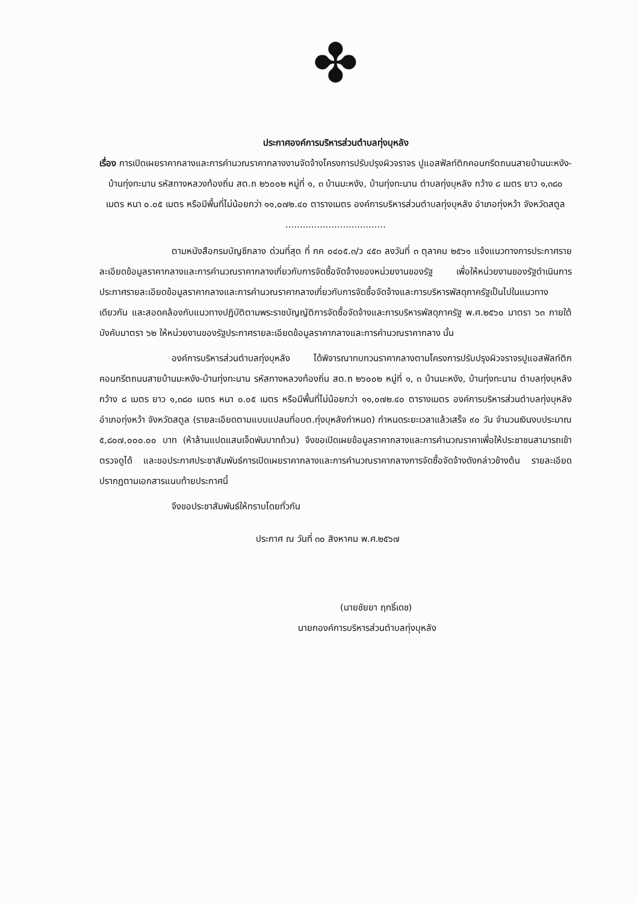✤
ประกาศองค์การบริหารส่วนตำบลทุ่งบุหลัง
เรื่อง การเปิดเผยราคากลางและการคำนวณราคากลางงานจัดจ้างโครงการปรับปรุงผิวจราจร ปูแอสฟัลท์ติกคอนกรีตถนนสายบ้านมะหงัง-บ้านทุ่งทะนาน รหัสทางหลวงท้องถิ่น สต.ถ ๒๖๐๐๒ หมู่ที่ ๑, ๓ บ้านมะหงัง, บ้านทุ่งทะนาน ตำบลทุ่งบุหลัง กว้าง ๘ เมตร ยาว ๑,๓๘๐ เมตร หนา ๐.๐๕ เมตร หรือมีพื้นที่ไม่น้อยกว่า ๑๑,๐๗๒.๔๐ ตารางเมตร องค์การบริหารส่วนตำบลทุ่งบุหลัง อำเภอทุ่งหว้า จังหวัดสตูล
...................................
ตามหนังสือกรมบัญชีกลาง ด่วนที่สุด ที่ กค ๐๔๐๕.๓/ว ๔๕๓ ลงวันที่ ๓ ตุลาคม ๒๕๖๑ แจ้งแนวทางการประกาศรายละเอียดข้อมูลราคากลางและการคำนวณราคากลางเกี่ยวกับการจัดซื้อจัดจ้างของหน่วยงานของรัฐ เพื่อให้หน่วยงานของรัฐดำเนินการประกาศรายละเอียดข้อมูลราคากลางและการคำนวณราคากลางเกี่ยวกับการจัดซื้อจัดจ้างและการบริหารพัสดุภาครัฐเป็นไปในแนวทางเดียวกัน และสอดคล้องกับแนวทางปฏิบัติตามพระราชบัญญัติการจัดซื้อจัดจ้างและการบริหารพัสดุภาครัฐ พ.ศ.๒๕๖๐ มาตรา ๖๓ ภายใต้บังคับมาตรา ๖๒ ให้หน่วยงานของรัฐประกาศรายละเอียดข้อมูลราคากลางและการคำนวณราคากลาง นั้น
องค์การบริหารส่วนตำบลทุ่งบุหลัง ได้พิจารณาทบทวนราคากลางตามโครงการปรับปรุงผิวจราจรปูแอสฟัลท์ติกคอนกรีตถนนสายบ้านมะหงัง-บ้านทุ่งทะนาน รหัสทางหลวงท้องถิ่น สต.ถ ๒๖๐๐๒ หมู่ที่ ๑, ๓ บ้านมะหงัง, บ้านทุ่งทะนาน ตำบลทุ่งบุหลัง กว้าง ๘ เมตร ยาว ๑,๓๘๐ เมตร หนา ๐.๐๕ เมตร หรือมีพื้นที่ไม่น้อยกว่า ๑๑,๐๗๒.๔๐ ตารางเมตร องค์การบริหารส่วนตำบลทุ่งบุหลัง อำเภอทุ่งหว้า จังหวัดสตูล (รายละเอียดตามแบบแปลนที่อบต.ทุ่งบุหลังกำหนด) กำหนดระยะเวลาแล้วเสร็จ ๙๐ วัน จำนวนเงินงบประมาณ ๕,๘๐๗,๐๐๐.๐๐ บาท (ห้าล้านแปดแสนเจ็ดพันบาทถ้วน) จึงขอเปิดเผยข้อมูลราคากลางและการคำนวณราคาเพื่อให้ประชาชนสามารถเข้าตรวจดูได้ และขอประกาศประชาสัมพันธ์การเปิดเผยราคากลางและการคำนวณราคากลางการจัดซื้อจัดจ้างดังกล่าวข้างต้น รายละเอียดปรากฏตามเอกสารแนบท้ายประกาศนี้
จึงขอประชาสัมพันธ์ให้ทราบโดยทั่วกัน
ประกาศ ณ วันที่ ๓๐ สิงหาคม พ.ศ.๒๕๖๗
(นายชัยยา ฤทธิ์เดช)
นายกองค์การบริหารส่วนตำบลทุ่งบุหลัง